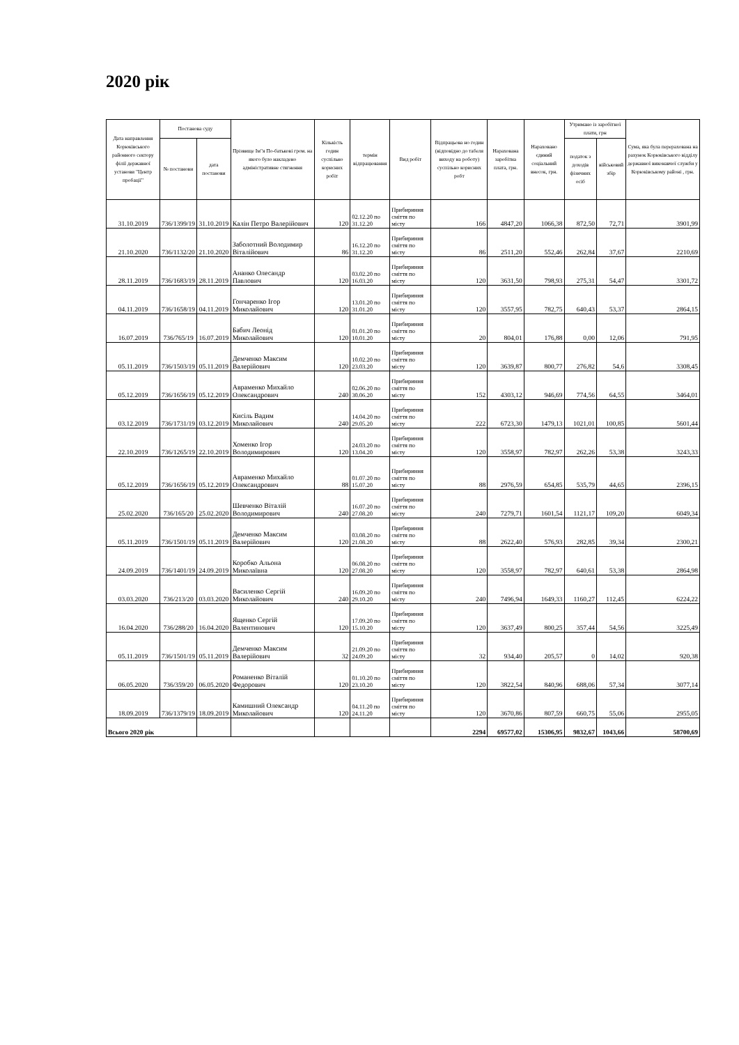2020 рік
| Дата направлення Корюківського районного сектору філії державної установи "Центр пробації" | Постанова суду | | Прізвище Ім"я По-батькові гром. на якого було накладено адміністративне стягнення | Кількість годин суспільно корисних робіт | термін відпрацювання | Вид робіт | Відпрацьова но годин (відповідно до табеля виходу на роботу) суспільно корисних робт | Нарахована заробітна плата, грн. | Нараховано єдиний соціальний внесок, грн. | Утримано із заробітної плати, грн | | Сума, яка була перерахована на рахунок Корюківського відділу державної виконавчої служби у Корюківському районі , грн. |
| --- | --- | --- | --- | --- | --- | --- | --- | --- | --- | --- | --- | --- |
| | № постанови | дата постанови | | | | | | | | податок з доходів фізичних осіб | військовий збір | |
| 31.10.2019 | 736/1399/19 | 31.10.2019 | Калін Петро Валерійович | 120 | 02.12.20 по 31.12.20 | Прибириння сміття по місту | 166 | 4847,20 | 1066,38 | 872,50 | 72,71 | 3901,99 |
| 21.10.2020 | 736/1132/20 | 21.10.2020 | Заболотний Володимир Віталійович | 86 | 16.12.20 по 31.12.20 | Прибириння сміття по місту | 86 | 2511,20 | 552,46 | 262,84 | 37,67 | 2210,69 |
| 28.11.2019 | 736/1683/19 | 28.11.2019 | Ананко Олесандр Павлович | 120 | 03.02.20 по 16.03.20 | Прибириння сміття по місту | 120 | 3631,50 | 798,93 | 275,31 | 54,47 | 3301,72 |
| 04.11.2019 | 736/1658/19 | 04.11.2019 | Гончаренко Ігор Миколайович | 120 | 13.01.20 по 31.01.20 | Прибириння сміття по місту | 120 | 3557,95 | 782,75 | 640,43 | 53,37 | 2864,15 |
| 16.07.2019 | 736/765/19 | 16.07.2019 | Бабич Леонід Миколайович | 120 | 01.01.20 по 10.01.20 | Прибириння сміття по місту | 20 | 804,01 | 176,88 | 0,00 | 12,06 | 791,95 |
| 05.11.2019 | 736/1503/19 | 05.11.2019 | Демченко Максим Валерійович | 120 | 10.02.20 по 23.03.20 | Прибириння сміття по місту | 120 | 3639,87 | 800,77 | 276,82 | 54,6 | 3308,45 |
| 05.12.2019 | 736/1656/19 | 05.12.2019 | Авраменко Михайло Олександрович | 240 | 02.06.20 по 30.06.20 | Прибириння сміття по місту | 152 | 4303,12 | 946,69 | 774,56 | 64,55 | 3464,01 |
| 03.12.2019 | 736/1731/19 | 03.12.2019 | Кисіль Вадим Миколайович | 240 | 14.04.20 по 29.05.20 | Прибириння сміття по місту | 222 | 6723,30 | 1479,13 | 1021,01 | 100,85 | 5601,44 |
| 22.10.2019 | 736/1265/19 | 22.10.2019 | Хоменко Ігор Володимирович | 120 | 24.03.20 по 13.04.20 | Прибириння сміття по місту | 120 | 3558,97 | 782,97 | 262,26 | 53,38 | 3243,33 |
| 05.12.2019 | 736/1656/19 | 05.12.2019 | Авраменко Михайло Олександрович | 88 | 01.07.20 по 15.07.20 | Прибириння сміття по місту | 88 | 2976,59 | 654,85 | 535,79 | 44,65 | 2396,15 |
| 25.02.2020 | 736/165/20 | 25.02.2020 | Шевченко Віталій Володимирович | 240 | 16.07.20 по 27.08.20 | Прибириння сміття по місту | 240 | 7279,71 | 1601,54 | 1121,17 | 109,20 | 6049,34 |
| 05.11.2019 | 736/1501/19 | 05.11.2019 | Демченко Максим Валерійович | 120 | 03.08.20 по 21.08.20 | Прибириння сміття по місту | 88 | 2622,40 | 576,93 | 282,85 | 39,34 | 2300,21 |
| 24.09.2019 | 736/1401/19 | 24.09.2019 | Коробко Альона Миколаївна | 120 | 06.08.20 по 27.08.20 | Прибириння сміття по місту | 120 | 3558,97 | 782,97 | 640,61 | 53,38 | 2864,98 |
| 03.03.2020 | 736/213/20 | 03.03.2020 | Василенко Сергій Миколайович | 240 | 16.09.20 по 29.10.20 | Прибириння сміття по місту | 240 | 7496,94 | 1649,33 | 1160,27 | 112,45 | 6224,22 |
| 16.04.2020 | 736/288/20 | 16.04.2020 | Ященко Сергій Валентинович | 120 | 17.09.20 по 15.10.20 | Прибириння сміття по місту | 120 | 3637,49 | 800,25 | 357,44 | 54,56 | 3225,49 |
| 05.11.2019 | 736/1501/19 | 05.11.2019 | Демченко Максим Валерійович | 32 | 21.09.20 по 24.09.20 | Прибириння сміття по місту | 32 | 934,40 | 205,57 | 0 | 14,02 | 920,38 |
| 06.05.2020 | 736/359/20 | 06.05.2020 | Романенко Віталій Федорович | 120 | 01.10.20 по 23.10.20 | Прибириння сміття по місту | 120 | 3822,54 | 840,96 | 688,06 | 57,34 | 3077,14 |
| 18.09.2019 | 736/1379/19 | 18.09.2019 | Камишний Олександр Миколайович | 120 | 04.11.20 по 24.11.20 | Прибириння сміття по місту | 120 | 3670,86 | 807,59 | 660,75 | 55,06 | 2955,05 |
| Всього 2020 рік | | | | | | | 2294 | 69577,02 | 15306,95 | 9832,67 | 1043,66 | 58700,69 |